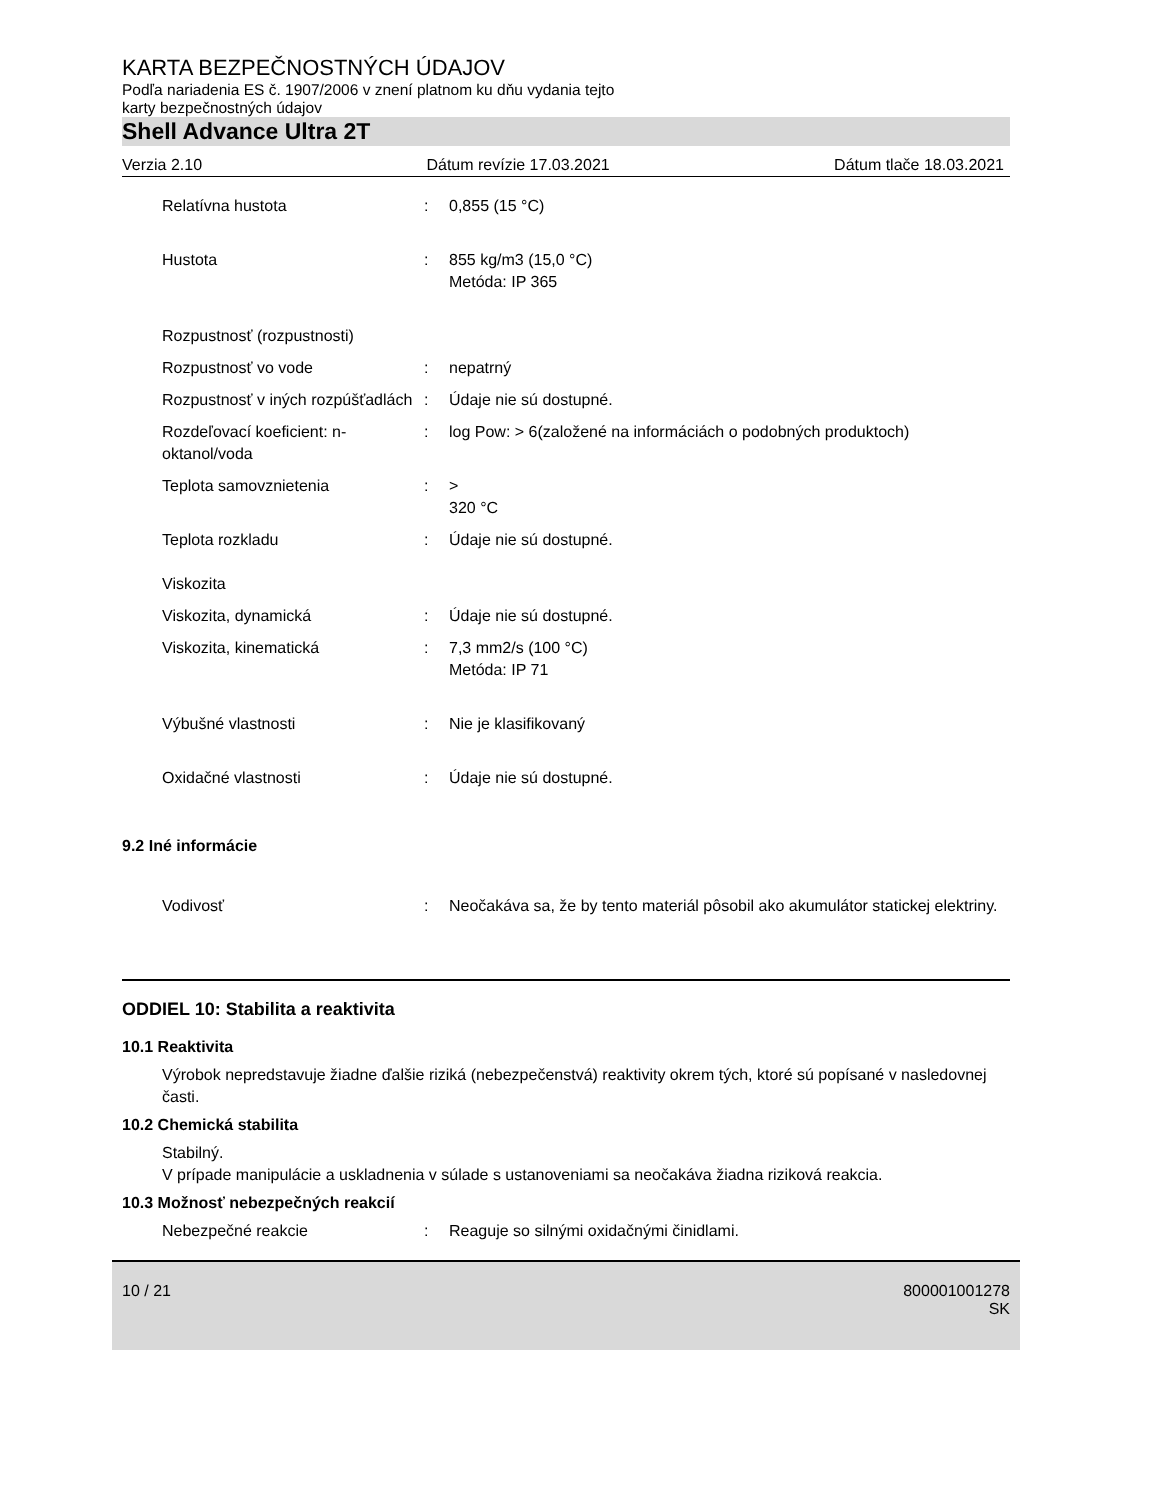KARTA BEZPEČNOSTNÝCH ÚDAJOV
Podľa nariadenia ES č. 1907/2006 v znení platnom ku dňu vydania tejto
karty bezpečnostných údajov
Shell Advance Ultra 2T
Verzia 2.10 Dátum revízie 17.03.2021 Dátum tlače 18.03.2021
| Relatívna hustota | : | 0,855 (15 °C) |
| Hustota | : | 855 kg/m3 (15,0 °C) Metóda: IP 365 |
| Rozpustnosť (rozpustnosti) | | |
| Rozpustnosť vo vode | : | nepatrný |
| Rozpustnosť v iných rozpúšťadlách | : | Údaje nie sú dostupné. |
| Rozdeľovací koeficient: n-oktanol/voda | : | log Pow: > 6(založené na informáciách o podobných produktoch) |
| Teplota samovznietenia | : | > 320 °C |
| Teplota rozkladu | : | Údaje nie sú dostupné. |
| Viskozita | | |
| Viskozita, dynamická | : | Údaje nie sú dostupné. |
| Viskozita, kinematická | : | 7,3 mm2/s (100 °C) Metóda: IP 71 |
| Výbušné vlastnosti | : | Nie je klasifikovaný |
| Oxidačné vlastnosti | : | Údaje nie sú dostupné. |
9.2 Iné informácie
| Vodivosť | : | Neočakáva sa, že by tento materiál pôsobil ako akumulátor statickej elektriny. |
ODDIEL 10: Stabilita a reaktivita
10.1 Reaktivita
Výrobok nepredstavuje žiadne ďalšie riziká (nebezpečenstvá) reaktivity okrem tých, ktoré sú popísané v nasledovnej časti.
10.2 Chemická stabilita
Stabilný.
V prípade manipulácie a uskladnenia v súlade s ustanoveniami sa neočakáva žiadna riziková reakcia.
10.3 Možnosť nebezpečných reakcií
| Nebezpečné reakcie | : | Reaguje so silnými oxidačnými činidlami. |
10 / 21 800001001278
SK